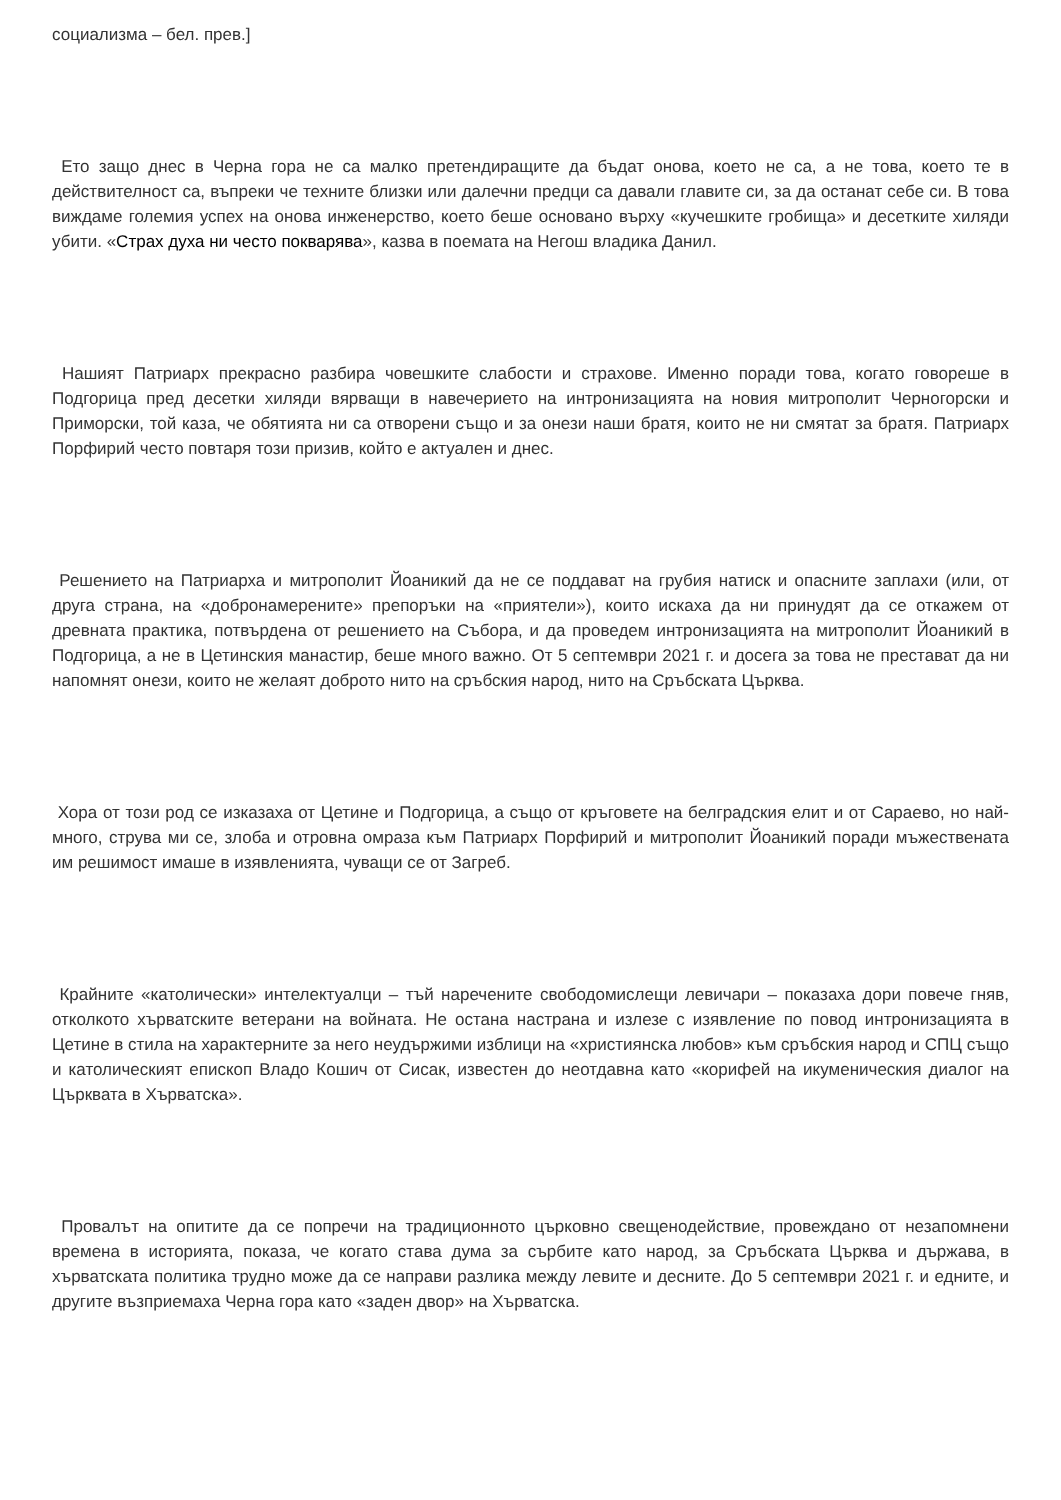социализма – бел. прев.]
Ето защо днес в Черна гора не са малко претендиращите да бъдат онова, което не са, а не това, което те в действителност са, въпреки че техните близки или далечни предци са давали главите си, за да останат себе си. В това виждаме големия успех на онова инженерство, което беше основано върху «кучешките гробища» и десетките хиляди убити. «Страх духа ни често покварява», казва в поемата на Негош владика Данил.
Нашият Патриарх прекрасно разбира човешките слабости и страхове. Именно поради това, когато говореше в Подгорица пред десетки хиляди вярващи в навечерието на интронизацията на новия митрополит Черногорски и Приморски, той каза, че обятията ни са отворени също и за онези наши братя, които не ни смятат за братя. Патриарх Порфирий често повтаря този призив, който е актуален и днес.
Решението на Патриарха и митрополит Йоаникий да не се поддават на грубия натиск и опасните заплахи (или, от друга страна, на «добронамерените» препоръки на «приятели»), които искаха да ни принудят да се откажем от древната практика, потвърдена от решението на Събора, и да проведем интронизацията на митрополит Йоаникий в Подгорица, а не в Цетинския манастир, беше много важно. От 5 септември 2021 г. и досега за това не престават да ни напомнят онези, които не желаят доброто нито на сръбския народ, нито на Сръбската Църква.
Хора от този род се изказаха от Цетине и Подгорица, а също от кръговете на белградския елит и от Сараево, но най-много, струва ми се, злоба и отровна омраза към Патриарх Порфирий и митрополит Йоаникий поради мъжествената им решимост имаше в изявленията, чуващи се от Загреб.
Крайните «католически» интелектуалци – тъй наречените свободомислещи левичари – показаха дори повече гняв, отколкото хърватските ветерани на войната. Не остана настрана и излезе с изявление по повод интронизацията в Цетине в стила на характерните за него неудържими изблици на «християнска любов» към сръбския народ и СПЦ също и католическият епископ Владо Кошич от Сисак, известен до неотдавна като «корифей на икуменическия диалог на Църквата в Хърватска».
Провалът на опитите да се попречи на традиционното църковно свещенодействие, провеждано от незапомнени времена в историята, показа, че когато става дума за сърбите като народ, за Сръбската Църква и държава, в хърватската политика трудно може да се направи разлика между левите и десните. До 5 септември 2021 г. и едните, и другите възприемаха Черна гора като «заден двор» на Хърватска.